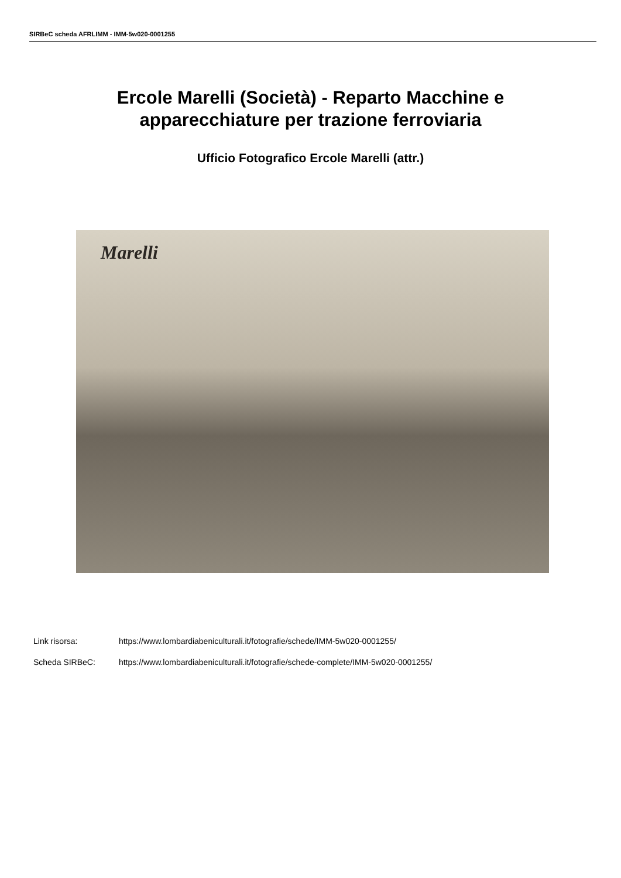SIRBeC scheda AFRLIMM - IMM-5w020-0001255
Ercole Marelli (Società) - Reparto Macchine e
apparecchiature per trazione ferroviaria
Ufficio Fotografico Ercole Marelli (attr.)
Marelli
Link risorsa: https://www.lombardiabeniculturali.it/fotografie/schede/IMM-5w020-0001255/
Scheda SIRBeC: https://www.lombardiabeniculturali.it/fotografie/schede-complete/IMM-5w020-0001255/